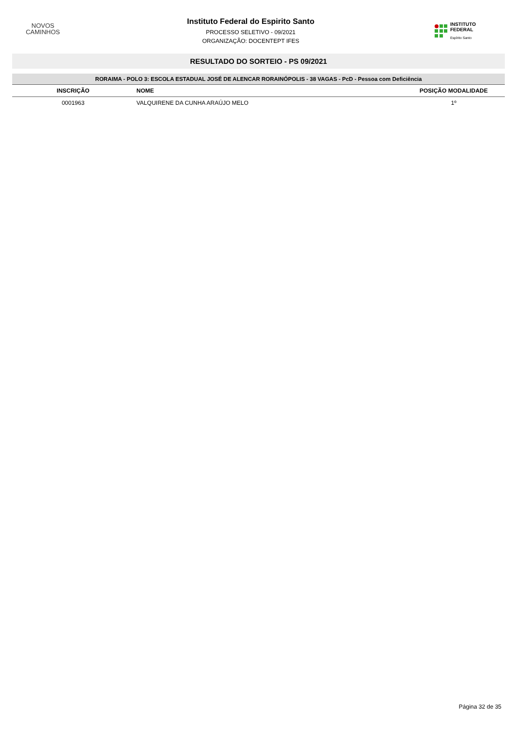NOVOS
CAMINHOS
Instituto Federal do Espirito Santo
PROCESSO SELETIVO - 09/2021
ORGANIZAÇÃO: DOCENTEPT IFES
INSTITUTO FEDERAL
Espírito Santo
RESULTADO DO SORTEIO - PS 09/2021
| RORAIMA - POLO 3: ESCOLA ESTADUAL JOSÉ DE ALENCAR RORAINÓPOLIS - 38 VAGAS - PcD - Pessoa com Deficiência | | |
| INSCRIÇÃO | NOME | POSIÇÃO MODALIDADE |
| 0001963 | VALQUIRENE DA CUNHA ARAÚJO MELO | 1º |
Página 32 de 35